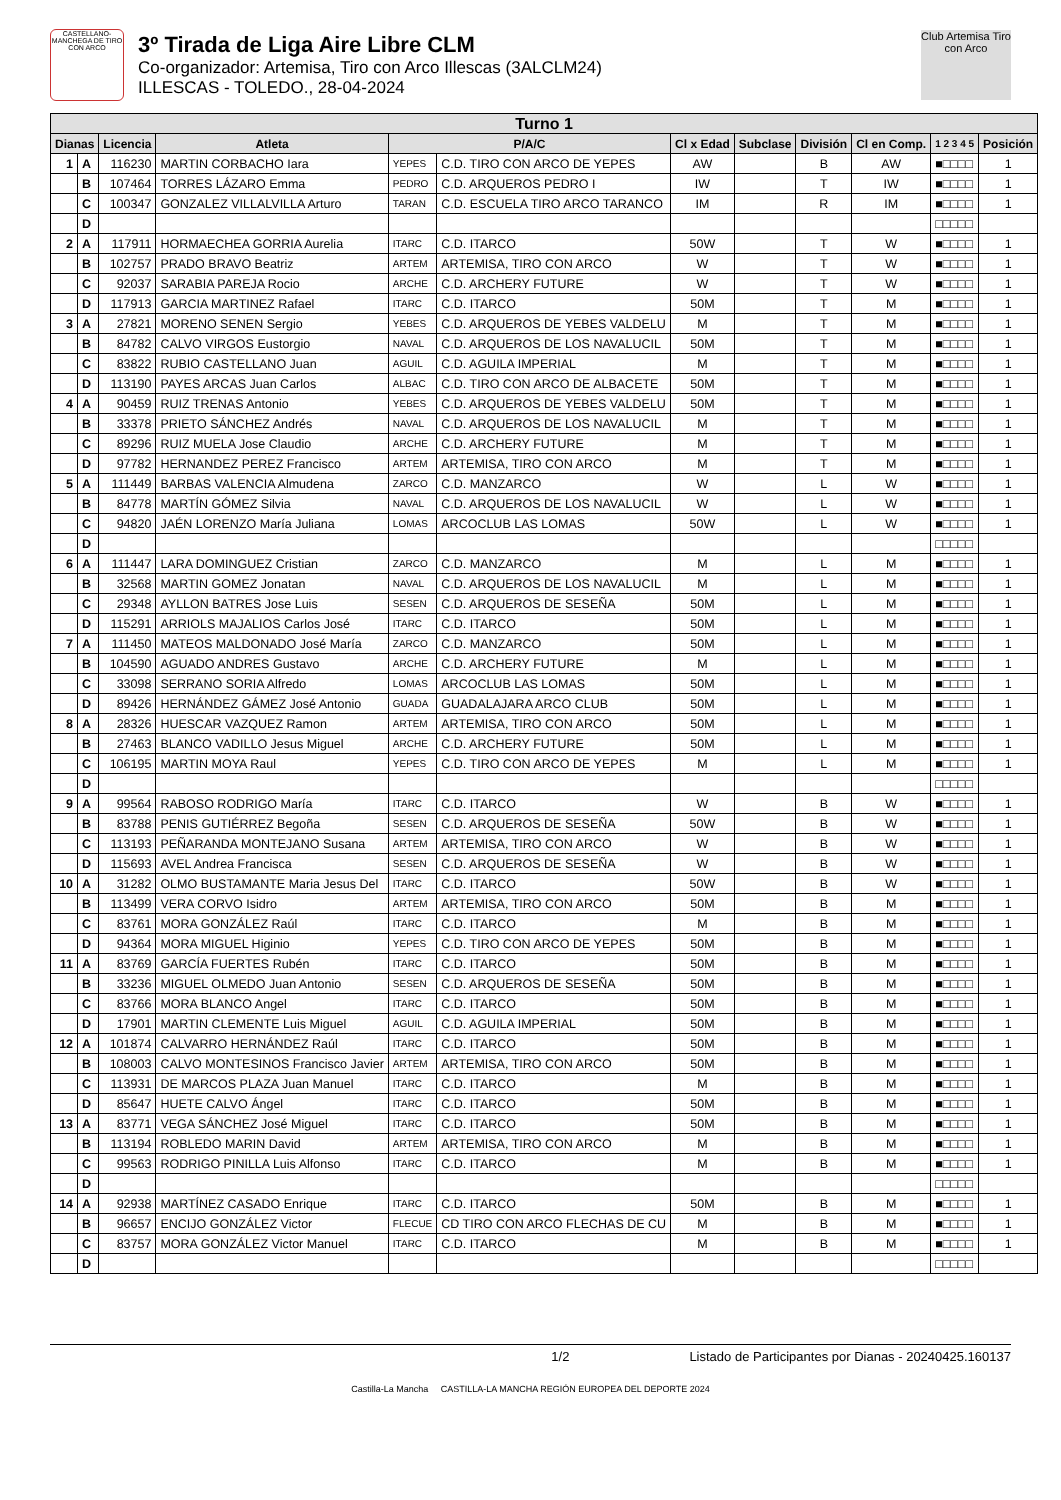CASTELLANO-MANCHEGA DE TIRO CON ARCO
3º Tirada de Liga Aire Libre CLM
Co-organizador: Artemisa, Tiro con Arco Illescas (3ALCLM24)
ILLESCAS - TOLEDO., 28-04-2024
Club Artemisa Tiro con Arco
| Turno 1 | | | | | | | | | | | |
| --- | --- | --- | --- | --- | --- | --- | --- | --- | --- | --- | --- |
| Dianas | | Licencia | Atleta | P/A/C | | Cl x Edad | Subclase | División | Cl en Comp. | 1 2 3 4 5 | Posición |
| 1 | A | 116230 | MARTIN CORBACHO Iara | YEPES | C.D. TIRO CON ARCO DE YEPES | AW | | B | AW | ■□□□□ | 1 |
| | B | 107464 | TORRES LÁZARO Emma | PEDRO | C.D. ARQUEROS PEDRO I | IW | | T | IW | ■□□□□ | 1 |
| | C | 100347 | GONZALEZ VILLALVILLA Arturo | TARAN | C.D. ESCUELA TIRO ARCO TARANCO | IM | | R | IM | ■□□□□ | 1 |
| | D | | | | | | | | | □□□□□ | |
| 2 | A | 117911 | HORMAECHEA GORRIA Aurelia | ITARC | C.D. ITARCO | 50W | | T | W | ■□□□□ | 1 |
| | B | 102757 | PRADO BRAVO Beatriz | ARTEM | ARTEMISA, TIRO CON ARCO | W | | T | W | ■□□□□ | 1 |
| | C | 92037 | SARABIA PAREJA Rocio | ARCHE | C.D. ARCHERY FUTURE | W | | T | W | ■□□□□ | 1 |
| | D | 117913 | GARCIA MARTINEZ Rafael | ITARC | C.D. ITARCO | 50M | | T | M | ■□□□□ | 1 |
| 3 | A | 27821 | MORENO SENEN Sergio | YEBES | C.D. ARQUEROS DE YEBES VALDELU | M | | T | M | ■□□□□ | 1 |
| | B | 84782 | CALVO VIRGOS Eustorgio | NAVAL | C.D. ARQUEROS DE LOS NAVALUCIL | 50M | | T | M | ■□□□□ | 1 |
| | C | 83822 | RUBIO CASTELLANO Juan | AGUIL | C.D. AGUILA IMPERIAL | M | | T | M | ■□□□□ | 1 |
| | D | 113190 | PAYES ARCAS Juan Carlos | ALBAC | C.D. TIRO CON ARCO DE ALBACETE | 50M | | T | M | ■□□□□ | 1 |
| 4 | A | 90459 | RUIZ TRENAS Antonio | YEBES | C.D. ARQUEROS DE YEBES VALDELU | 50M | | T | M | ■□□□□ | 1 |
| | B | 33378 | PRIETO SÁNCHEZ Andrés | NAVAL | C.D. ARQUEROS DE LOS NAVALUCIL | M | | T | M | ■□□□□ | 1 |
| | C | 89296 | RUIZ MUELA Jose Claudio | ARCHE | C.D. ARCHERY FUTURE | M | | T | M | ■□□□□ | 1 |
| | D | 97782 | HERNANDEZ PEREZ Francisco | ARTEM | ARTEMISA, TIRO CON ARCO | M | | T | M | ■□□□□ | 1 |
| 5 | A | 111449 | BARBAS VALENCIA Almudena | ZARCO | C.D. MANZARCO | W | | L | W | ■□□□□ | 1 |
| | B | 84778 | MARTÍN GÓMEZ Silvia | NAVAL | C.D. ARQUEROS DE LOS NAVALUCIL | W | | L | W | ■□□□□ | 1 |
| | C | 94820 | JAÉN LORENZO María Juliana | LOMAS | ARCOCLUB LAS LOMAS | 50W | | L | W | ■□□□□ | 1 |
| | D | | | | | | | | | □□□□□ | |
| 6 | A | 111447 | LARA DOMINGUEZ Cristian | ZARCO | C.D. MANZARCO | M | | L | M | ■□□□□ | 1 |
| | B | 32568 | MARTIN GOMEZ Jonatan | NAVAL | C.D. ARQUEROS DE LOS NAVALUCIL | M | | L | M | ■□□□□ | 1 |
| | C | 29348 | AYLLON BATRES Jose Luis | SESEN | C.D. ARQUEROS DE SESEÑA | 50M | | L | M | ■□□□□ | 1 |
| | D | 115291 | ARRIOLS MAJALIOS Carlos José | ITARC | C.D. ITARCO | 50M | | L | M | ■□□□□ | 1 |
| 7 | A | 111450 | MATEOS MALDONADO José María | ZARCO | C.D. MANZARCO | 50M | | L | M | ■□□□□ | 1 |
| | B | 104590 | AGUADO ANDRES Gustavo | ARCHE | C.D. ARCHERY FUTURE | M | | L | M | ■□□□□ | 1 |
| | C | 33098 | SERRANO SORIA Alfredo | LOMAS | ARCOCLUB LAS LOMAS | 50M | | L | M | ■□□□□ | 1 |
| | D | 89426 | HERNÁNDEZ GÁMEZ José Antonio | GUADA | GUADALAJARA ARCO CLUB | 50M | | L | M | ■□□□□ | 1 |
| 8 | A | 28326 | HUESCAR VAZQUEZ Ramon | ARTEM | ARTEMISA, TIRO CON ARCO | 50M | | L | M | ■□□□□ | 1 |
| | B | 27463 | BLANCO VADILLO Jesus Miguel | ARCHE | C.D. ARCHERY FUTURE | 50M | | L | M | ■□□□□ | 1 |
| | C | 106195 | MARTIN MOYA Raul | YEPES | C.D. TIRO CON ARCO DE YEPES | M | | L | M | ■□□□□ | 1 |
| | D | | | | | | | | | □□□□□ | |
| 9 | A | 99564 | RABOSO RODRIGO María | ITARC | C.D. ITARCO | W | | B | W | ■□□□□ | 1 |
| | B | 83788 | PENIS GUTIÉRREZ Begoña | SESEN | C.D. ARQUEROS DE SESEÑA | 50W | | B | W | ■□□□□ | 1 |
| | C | 113193 | PEÑARANDA MONTEJANO Susana | ARTEM | ARTEMISA, TIRO CON ARCO | W | | B | W | ■□□□□ | 1 |
| | D | 115693 | AVEL Andrea Francisca | SESEN | C.D. ARQUEROS DE SESEÑA | W | | B | W | ■□□□□ | 1 |
| 10 | A | 31282 | OLMO BUSTAMANTE Maria Jesus Del | ITARC | C.D. ITARCO | 50W | | B | W | ■□□□□ | 1 |
| | B | 113499 | VERA CORVO Isidro | ARTEM | ARTEMISA, TIRO CON ARCO | 50M | | B | M | ■□□□□ | 1 |
| | C | 83761 | MORA GONZÁLEZ Raúl | ITARC | C.D. ITARCO | M | | B | M | ■□□□□ | 1 |
| | D | 94364 | MORA MIGUEL Higinio | YEPES | C.D. TIRO CON ARCO DE YEPES | 50M | | B | M | ■□□□□ | 1 |
| 11 | A | 83769 | GARCÍA FUERTES Rubén | ITARC | C.D. ITARCO | 50M | | B | M | ■□□□□ | 1 |
| | B | 33236 | MIGUEL OLMEDO Juan Antonio | SESEN | C.D. ARQUEROS DE SESEÑA | 50M | | B | M | ■□□□□ | 1 |
| | C | 83766 | MORA BLANCO Angel | ITARC | C.D. ITARCO | 50M | | B | M | ■□□□□ | 1 |
| | D | 17901 | MARTIN CLEMENTE Luis Miguel | AGUIL | C.D. AGUILA IMPERIAL | 50M | | B | M | ■□□□□ | 1 |
| 12 | A | 101874 | CALVARRO HERNÁNDEZ Raúl | ITARC | C.D. ITARCO | 50M | | B | M | ■□□□□ | 1 |
| | B | 108003 | CALVO MONTESINOS Francisco Javier | ARTEM | ARTEMISA, TIRO CON ARCO | 50M | | B | M | ■□□□□ | 1 |
| | C | 113931 | DE MARCOS PLAZA Juan Manuel | ITARC | C.D. ITARCO | M | | B | M | ■□□□□ | 1 |
| | D | 85647 | HUETE CALVO Ángel | ITARC | C.D. ITARCO | 50M | | B | M | ■□□□□ | 1 |
| 13 | A | 83771 | VEGA SÁNCHEZ José Miguel | ITARC | C.D. ITARCO | 50M | | B | M | ■□□□□ | 1 |
| | B | 113194 | ROBLEDO MARIN David | ARTEM | ARTEMISA, TIRO CON ARCO | M | | B | M | ■□□□□ | 1 |
| | C | 99563 | RODRIGO PINILLA Luis Alfonso | ITARC | C.D. ITARCO | M | | B | M | ■□□□□ | 1 |
| | D | | | | | | | | | □□□□□ | |
| 14 | A | 92938 | MARTÍNEZ CASADO Enrique | ITARC | C.D. ITARCO | 50M | | B | M | ■□□□□ | 1 |
| | B | 96657 | ENCIJO GONZÁLEZ Victor | FLECUE | CD TIRO CON ARCO FLECHAS DE CU | M | | B | M | ■□□□□ | 1 |
| | C | 83757 | MORA GONZÁLEZ Victor Manuel | ITARC | C.D. ITARCO | M | | B | M | ■□□□□ | 1 |
| | D | | | | | | | | | □□□□□ | |
1/2 Listado de Participantes por Dianas - 20240425.160137
Castilla-La Mancha CASTILLA-LA MANCHA REGIÓN EUROPEA DEL DEPORTE 2024